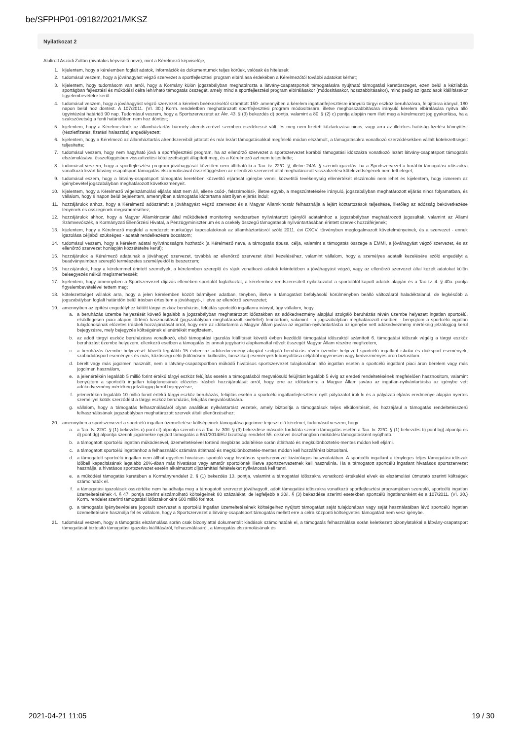be/SFPHP01-09182/2021/MKSZ
Nyilatkozat 2
Alulírott Aszódi Zoltán (hivatalos képviselő neve), mint a Kérelmező képviselője,
1. kijelentem, hogy a kérelemben foglalt adatok, információk és dokumentumok teljes körűek, valósak és hitelesek;
2. tudomásul veszem, hogy a jóváhagyást végző szervezet a sportfejlesztési program elbírálása érdekében a Kérelmezőtől további adatokat kérhet;
3. kijelentem, hogy tudomásom van arról, hogy a Kormány külön jogszabályban meghatározta a látvány-csapatsportok támogatására nyújtható támogatási keretösszeget, ezen belül a kézilabda sportágban fejlesztési és működési célra lehívható támogatás összegét, amely mind a sportfejlesztési program elbírálásakor (módosításakor, hosszabbításakor), mind pedig az igazolások kiállításakor figyelembevételre kerül.
4. tudomásul veszem, hogy a jóváhagyást végző szervezet a kérelem beérkezésétől számított 150- amennyiben a kérelem ingatlanfejlesztésre irányuló tárgyi eszköz beruházásra, felújításra irányul, 180 napon belül hoz döntést. A 107/2011. (VI. 30.) Korm. rendeletben meghatározott sportfejlesztési program módosítására, illetve meghosszabbítására irányuló kérelem elbírálására nyitva álló ügyintézési határidő 90 nap. Tudomásul veszem, hogy a Sportszervezetet az Ákr. 43. § (3) bekezdés d) pontja, valamint a 80. § (2) c) pontja alapján nem illeti meg a kérelmezett jog gyakorlása, ha a szakszövetség a fenti határidőben nem hoz döntést;
5. kijelentem, hogy a Kérelmezőnek az államháztartás bármely alrendszerével szemben esedékessé vált, és meg nem fizetett köztartozása nincs, vagy arra az illetékes hatóság fizetési könnyítést (részletfizetés, fizetési halasztás) engedélyezett;
6. kijelentem, hogy a Kérelmező az államháztartás alrendszereiből juttatott és már lezárt támogatásokkal megfelelő módon elszámolt, a támogatásokra vonatkozó szerződésekben vállalt kötelezettségeit teljesítette;
7. tudomásul veszem, hogy nem hagyható jóvá a sportfejlesztési program, ha az ellenőrző szervezet a sportszervezet korábbi támogatási időszakra vonatkozó lezárt látvány-csapatsport támogatás elszámolásával összefüggésben visszafizetési kötelezettségét állapított meg, és a Kérelmező azt nem teljesítette;
8. tudomásul veszem, hogy a sportfejlesztési program jóváhagyását követően nem állítható ki a Tao. tv. 22/C. §, illetve 24/A. § szerinti igazolás, ha a Sportszervezet a korábbi támogatási időszakra vonatkozó lezárt látvány-csapatsport támogatás elszámolásával összefüggésben az ellenőrző szervezet által meghatározott visszafizetési kötelezettségének nem tett eleget;
9. tudomásul eszem, hogy a látvány-csapatsport támogatás keretében közvetítő eljárását igénybe venni, közvetítői tevékenység ellenértékét elszámolni nem lehet és kijelentem, hogy ismerem az igénybevétel jogszabályban meghatározott következményeit.
10. kijelentem, hogy a Kérelmező végelszámolási eljárás alatt nem áll, ellene csőd-, felszámolási-, illetve egyéb, a megszűntetésére irányuló, jogszabályban meghatározott eljárás nincs folyamatban, és vállalom, hogy 8 napon belül bejelentem, amennyiben a támogatás időtartama alatt ilyen eljárás indul;
11. hozzájárulok ahhoz, hogy a Kérelmező adószámát a jóváhagyást végző szervezet és a Magyar Államkincstár felhasználja a lejárt köztartozások teljesítése, illetőleg az adósság bekövetkezése tényének és összegének megismeréséhez;
12. hozzájárulok ahhoz, hogy a Magyar Államkincstár által működtetett monitoring rendszerben nyilvántartott igénylői adataimhoz a jogszabályban meghatározott jogosultak, valamint az Állami Számvevőszék, a Kormányzati Ellenőrzési Hivatal, a Pénzügyminisztérium és a csekély összegű támogatások nyilvántartásában érintett szervek hozzáférjenek;
13. kijelentem, hogy a Kérelmező megfelel a rendezett munkaügyi kapcsolatoknak az államháztartásról szóló 2011. évi CXCV. törvényben megfogalmazott követelményeinek, és a szervezet - ennek igazolása céljából szükséges - adatait rendelkezésre bocsátom;
14. tudomásul veszem, hogy a kérelem adatai nyilvánosságra hozhatók (a Kérelmező neve, a támogatás típusa, célja, valamint a támogatás összege a EMMI, a jóváhagyást végző szervezet, és az ellenőrző szervezet honlapján közzétételre kerül);
15. hozzájárulok a Kérelmező adatainak a jóváhagyó szervezet, továbbá az ellenőrző szervezet általi kezeléséhez, valamint vállalom, hogy a személyes adataik kezelésére szóló engedélyt a beadványaimban szereplő természetes személyektől is beszerzem;
16. hozzájárulok, hogy a kérelemmel érintett személyek, a kérelemben szereplő és rájuk vonatkozó adatok tekintetében a jóváhagyást végző, vagy az ellenőrző szervezet által kezelt adatokat külön beleegyezés nélkül megismerhessék;
17. kijelentem, hogy amennyiben a Sportszervezet díjazás ellenében sportolót foglalkoztat, a kérelemhez rendszeresített nyilatkozatot a sportolótól kapott adatok alapján és a Tao tv. 4. § 40a. pontja figyelembevételével tettem meg;
18. kötelezettséget vállalok arra, hogy a jelen kérelemben közölt bármilyen adatban, tényben, illetve a támogatást befolyásoló körülményben beálló változásról haladéktalanul, de legkésőbb a jogszabályban foglalt határidőn belül írásban értesítem a jóváhagyó-, illetve az ellenőrző szervezetet;
19. amennyiben az építési engedélyhez kötött tárgyi eszköz beruházás, felújítás sportcélú ingatlanra irányul, úgy vállalom, hogy
a. a beruházás üzembe helyezését követő legalább a jogszabályban meghatározott időszakban az adókedvezmény alapjául szolgáló beruházás révén üzembe helyezett ingatlan sportcélú, elsődlegesen piaci alapon történő hasznosítását (jogszabályban meghatározott kivétellel) fenntartom, valamint - a jogszabályban meghatározott esetben - benyújtom a sportcélú ingatlan tulajdonosának előzetes írásbeli hozzájárulását arról, hogy erre az időtartamra a Magyar Állam javára az ingatlan-nyilvántartásba az igénybe vett adókedvezmény mértékéig jelzálogjog kerül bejegyzésre, mely bejegyzés költségének ellenértékét megfizetem,
b. az adott tárgyi eszköz beruházásra vonatkozó, első támogatási igazolás kiállítását követő évben kezdődő támogatási időszaktól számított 6. támogatási időszak végéig a tárgyi eszköz beruházást üzembe helyezem, ellenkező esetben a támogatás és annak jegybanki alapkamattal növelt összegét Magyar Állam részére megfizetem,
c. a beruházás üzembe helyezését követő legalább 15 évben az adókedvezmény alapjául szolgáló beruházás révén üzembe helyezett sportcélú ingatlant iskolai és diáksport események, szabadidősport események és más, közösségi célú (különösen: kulturális, turisztikai) események lebonyolítása céljából ingyenesen vagy kedvezményes áron biztosítom.
d. bérelt vagy más jogcímen használt, nem a látvány-csapatsportban működő hivatásos sportszervezet tulajdonában álló ingatlan esetén a sportcélú ingatlant piaci áron bérelem vagy más jogcímen használom,
e. a jelenértékén legalább 5 millió forint értékű tárgyi eszköz felújítás esetén a támogatásból megvalósuló felújítást legalább 5 évig az eredeti rendeltetésének megfelelően hasznosítom, valamint benyújtom a sportcélú ingatlan tulajdonosának előzetes írásbeli hozzájárulását arról, hogy erre az időtartamra a Magyar Állam javára az ingatlan-nyilvántartásba az igénybe vett adókedvezmény mértékéig jelzálogjog kerül bejegyzésre,
f. jelenértékén legalább 10 millió forint értékű tárgyi eszköz beruházás, felújítás esetén a sportcélú ingatlanfejlesztésre nyílt pályázatot írok ki és a pályázati eljárás eredménye alapján nyertes személlyel kötök szerződést a tárgyi eszköz beruházás, felújítás megvalósítására.
g. vállalom, hogy a támogatás felhasználásáról olyan analitikus nyilvántartást vezetek, amely biztosítja a támogatások teljes elkülönítését, és hozzájárul a támogatás rendeltetésszerű felhasználásának jogszabályban meghatározott szervek általi ellenőrzéséhez;
20. amennyiben a sportszervezet a sportcélú ingatlan üzemeltetése költségeinek támogatása jogcímre terjeszt elő kérelmet, tudomásul veszem, hogy
a. a Tao. tv. 22/C. § (1) bekezdés c) pont cf) alpontja szerinti és a Tao. tv. 30/I. § (3) bekezdése második fordulata szerinti támogatás esetén a Tao. tv. 22/C. § (1) bekezdés b) pont bg) alpontja és d) pont dg) alpontja szerinti jogcímekre nyújtott támogatás a 651/2014/EU bizottsági rendelet 55. cikkével összhangban működési támogatásként nyújtható.
b. a támogatott sportcélú ingatlan működésével, üzemeltetésével történő megbízás odaítélése során átlátható és megkülönböztetés-mentes módon kell eljárni.
c. a támogatott sportcélú ingatlanhoz a felhasználók számára átlátható és megkülönböztetés-mentes módon kell hozzáférést biztosítani.
d. a támogatott sportcélú ingatlan nem állhat egyetlen hivatásos sportoló vagy hivatásos sportszervezet kizárólagos használatában. A sportcélú ingatlant a tényleges teljes támogatási időszak időbeli kapacitásának legalább 20%-ában más hivatásos vagy amatőr sportolónak illetve sportszervezetnek kell használnia. Ha a támogatott sportcélú ingatlant hivatásos sportszervezet használja, a hivatásos sportszervezet esetén alkalmazott díjszámítási feltételeket nyilvánossá kell tenni.
e. a működési támogatás keretében a Kormányrendelet 2. § (1) bekezdés 13. pontja, valamint a támogatási időszakra vonatkozó értékelési elvek és elszámolási útmutató szerinti költségek számolhatók el.
f. a támogatási igazolások összértéke nem haladhatja meg a támogatott szervezet jóváhagyott, adott támogatási időszakra vonatkozó sportfejlesztési programjában szereplő, sportcélú ingatlan üzemeltetésének 4. § 47. pontja szerint elszámolható költségeinek 80 százalékát, de legfeljebb a 30/I. § (3) bekezdése szerinti esetekben sportcélú ingatlanonként és a 107/2011. (VI. 30.) Korm. rendelet szerinti támogatási időszakonként 600 millió forintot.
g. a támogatás igénybevételére jogosult szervezet a sportcélú ingatlan üzemeltetésének költségeihez nyújtott támogatást saját tulajdonában vagy saját használatában lévő sportcélú ingatlan üzemeltetésére használja fel és vállalom, hogy a Sportszervezet a látvány-csapatsport támogatás mellett erre a célra központi költségvetési támogatást nem vesz igénybe.
21. tudomásul veszem, hogy a támogatás elszámolása során csak bizonylattal dokumentált kiadások számolhatóak el, a támogatás felhasználása során keletkezett bizonylatokkal a látvány-csapatsport támogatását biztosító támogatási igazolás kiállításáról, felhasználásáról, a támogatás elszámolásának és
2021-04-21 11:05 19 / 30